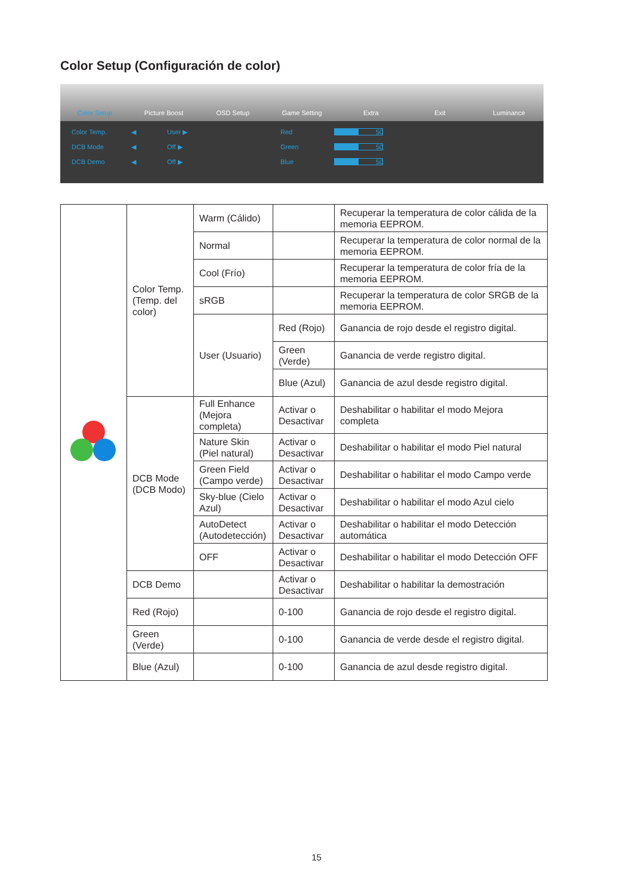Color Setup (Configuración de color)
Color Setup Picture Boost OSD Setup Game Setting Extra Exit Luminance
Color Temp. ◀ User ▶ Red 50 DCB Mode ◀ Off ▶ Green 50 DCB Demo ◀ Off ▶ Blue 50
| | Color Temp. (Temp. del color) | Warm (Cálido) | | Recuperar la temperatura de color cálida de la memoria EEPROM. |
| | | Normal | | Recuperar la temperatura de color normal de la memoria EEPROM. |
| | | Cool (Frío) | | Recuperar la temperatura de color fría de la memoria EEPROM. |
| | | sRGB | | Recuperar la temperatura de color SRGB de la memoria EEPROM. |
| | | User (Usuario) | Red (Rojo) | Ganancia de rojo desde el registro digital. |
| | | | Green (Verde) | Ganancia de verde registro digital. |
| | | | Blue (Azul) | Ganancia de azul desde registro digital. |
| | DCB Mode (DCB Modo) | Full Enhance (Mejora completa) | Activar o Desactivar | Deshabilitar o habilitar el modo Mejora completa |
| | | Nature Skin (Piel natural) | Activar o Desactivar | Deshabilitar o habilitar el modo Piel natural |
| | | Green Field (Campo verde) | Activar o Desactivar | Deshabilitar o habilitar el modo Campo verde |
| | | Sky-blue (Cielo Azul) | Activar o Desactivar | Deshabilitar o habilitar el modo Azul cielo |
| | | AutoDetect (Autodetección) | Activar o Desactivar | Deshabilitar o habilitar el modo Detección automática |
| | | OFF | Activar o Desactivar | Deshabilitar o habilitar el modo Detección OFF |
| | DCB Demo | | Activar o Desactivar | Deshabilitar o habilitar la demostración |
| | Red (Rojo) | | 0-100 | Ganancia de rojo desde el registro digital. |
| | Green (Verde) | | 0-100 | Ganancia de verde desde el registro digital. |
| | Blue (Azul) | | 0-100 | Ganancia de azul desde registro digital. |
15